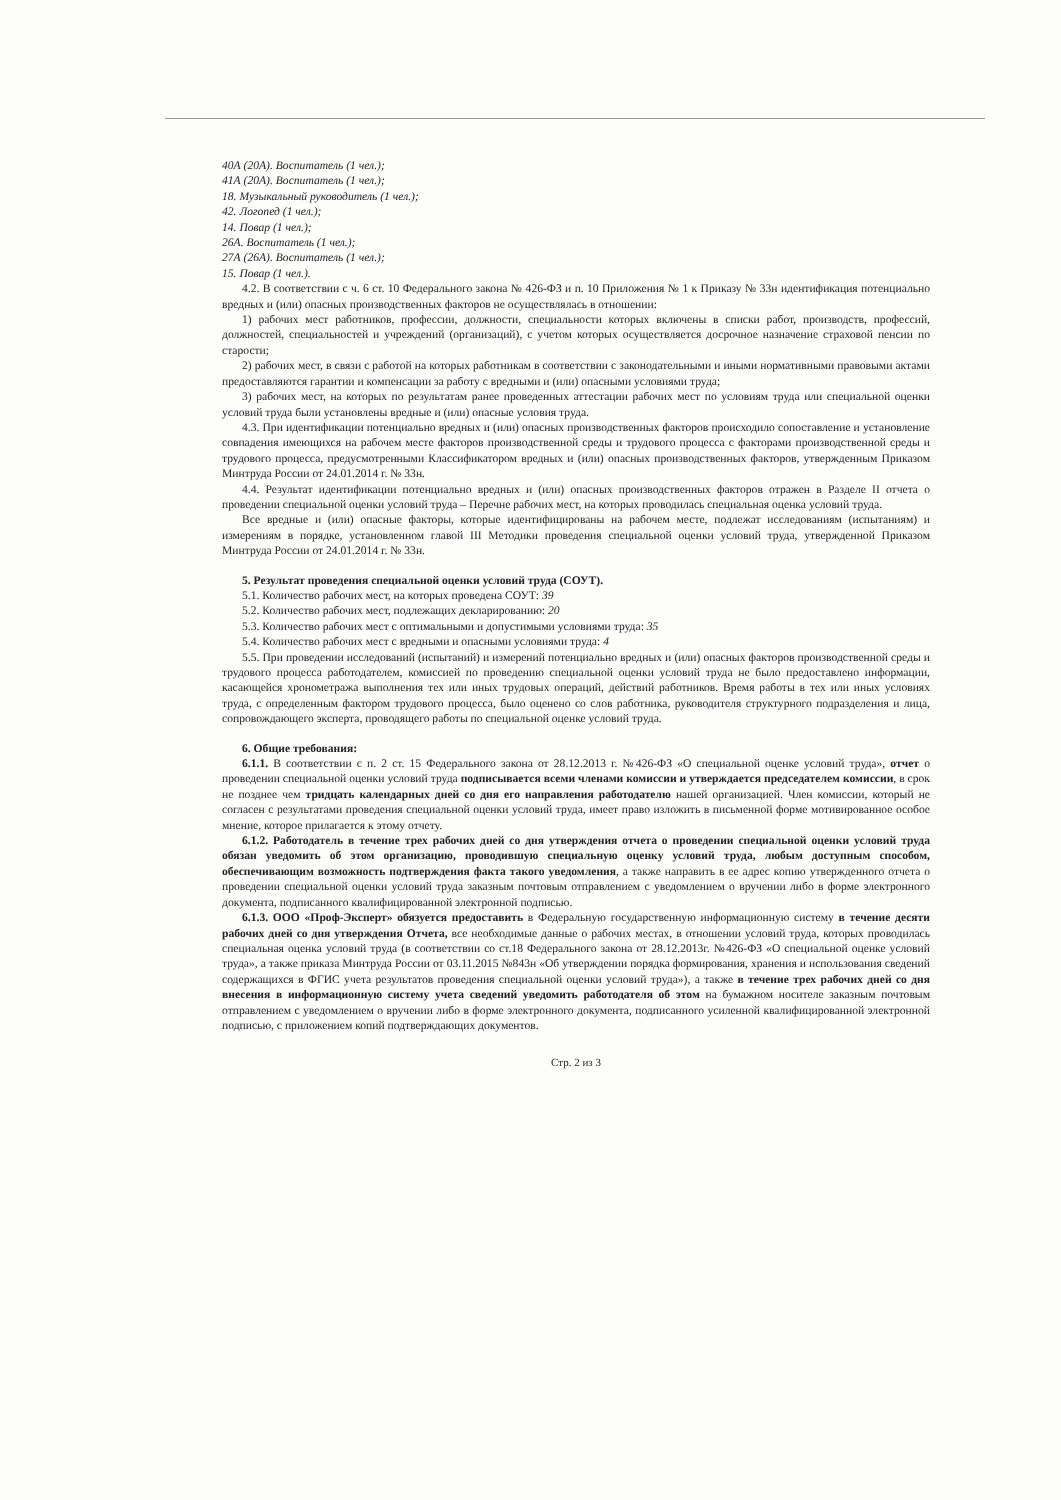40А (20А). Воспитатель (1 чел.);
41А (20А). Воспитатель (1 чел.);
18. Музыкальный руководитель (1 чел.);
42. Логопед (1 чел.);
14. Повар (1 чел.);
26А. Воспитатель (1 чел.);
27А (26А). Воспитатель (1 чел.);
15. Повар (1 чел.).
4.2. В соответствии с ч. 6 ст. 10 Федерального закона № 426-ФЗ и п. 10 Приложения № 1 к Приказу № 33н идентификация потенциально вредных и (или) опасных производственных факторов не осуществлялась в отношении:
1) рабочих мест работников, профессии, должности, специальности которых включены в списки работ, производств, профессий, должностей, специальностей и учреждений (организаций), с учетом которых осуществляется досрочное назначение страховой пенсии по старости;
2) рабочих мест, в связи с работой на которых работникам в соответствии с законодательными и иными нормативными правовыми актами предоставляются гарантии и компенсации за работу с вредными и (или) опасными условиями труда;
3) рабочих мест, на которых по результатам ранее проведенных аттестации рабочих мест по условиям труда или специальной оценки условий труда были установлены вредные и (или) опасные условия труда.
4.3. При идентификации потенциально вредных и (или) опасных производственных факторов происходило сопоставление и установление совпадения имеющихся на рабочем месте факторов производственной среды и трудового процесса с факторами производственной среды и трудового процесса, предусмотренными Классификатором вредных и (или) опасных производственных факторов, утвержденным Приказом Минтруда России от 24.01.2014 г. № 33н.
4.4. Результат идентификации потенциально вредных и (или) опасных производственных факторов отражен в Разделе II отчета о проведении специальной оценки условий труда – Перечне рабочих мест, на которых проводилась специальная оценка условий труда.
Все вредные и (или) опасные факторы, которые идентифицированы на рабочем месте, подлежат исследованиям (испытаниям) и измерениям в порядке, установленном главой III Методики проведения специальной оценки условий труда, утвержденной Приказом Минтруда России от 24.01.2014 г. № 33н.
5. Результат проведения специальной оценки условий труда (СОУТ).
5.1. Количество рабочих мест, на которых проведена СОУТ: 39
5.2. Количество рабочих мест, подлежащих декларированию: 20
5.3. Количество рабочих мест с оптимальными и допустимыми условиями труда: 35
5.4. Количество рабочих мест с вредными и опасными условиями труда: 4
5.5. При проведении исследований (испытаний) и измерений потенциально вредных и (или) опасных факторов производственной среды и трудового процесса работодателем, комиссией по проведению специальной оценки условий труда не было предоставлено информации, касающейся хронометража выполнения тех или иных трудовых операций, действий работников. Время работы в тех или иных условиях труда, с определенным фактором трудового процесса, было оценено со слов работника, руководителя структурного подразделения и лица, сопровождающего эксперта, проводящего работы по специальной оценке условий труда.
6. Общие требования:
6.1.1. В соответствии с п. 2 ст. 15 Федерального закона от 28.12.2013 г. №426-ФЗ «О специальной оценке условий труда», отчет о проведении специальной оценки условий труда подписывается всеми членами комиссии и утверждается председателем комиссии, в срок не позднее чем тридцать календарных дней со дня его направления работодателю нашей организацией. Член комиссии, который не согласен с результатами проведения специальной оценки условий труда, имеет право изложить в письменной форме мотивированное особое мнение, которое прилагается к этому отчету.
6.1.2. Работодатель в течение трех рабочих дней со дня утверждения отчета о проведении специальной оценки условий труда обязан уведомить об этом организацию, проводившую специальную оценку условий труда, любым доступным способом, обеспечивающим возможность подтверждения факта такого уведомления, а также направить в ее адрес копию утвержденного отчета о проведении специальной оценки условий труда заказным почтовым отправлением с уведомлением о вручении либо в форме электронного документа, подписанного квалифицированной электронной подписью.
6.1.3. ООО «Проф-Эксперт» обязуется предоставить в Федеральную государственную информационную систему в течение десяти рабочих дней со дня утверждения Отчета, все необходимые данные о рабочих местах, в отношении условий труда, которых проводилась специальная оценка условий труда (в соответствии со ст.18 Федерального закона от 28.12.2013г. №426-ФЗ «О специальной оценке условий труда», а также приказа Минтруда России от 03.11.2015 №843н «Об утверждении порядка формирования, хранения и использования сведений содержащихся в ФГИС учета результатов проведения специальной оценки условий труда»), а также в течение трех рабочих дней со дня внесения в информационную систему учета сведений уведомить работодателя об этом на бумажном носителе заказным почтовым отправлением с уведомлением о вручении либо в форме электронного документа, подписанного усиленной квалифицированной электронной подписью, с приложением копий подтверждающих документов.
Стр. 2 из 3